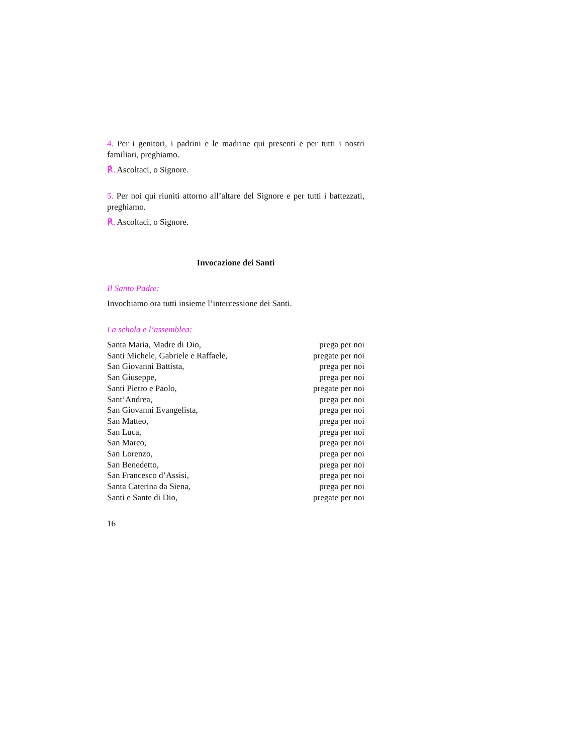4. Per i genitori, i padrini e le madrine qui presenti e per tutti i nostri familiari, preghiamo.
℟. Ascoltaci, o Signore.
5. Per noi qui riuniti attorno all’altare del Signore e per tutti i battezzati, preghiamo.
℟. Ascoltaci, o Signore.
Invocazione dei Santi
Il Santo Padre:
Invochiamo ora tutti insieme l’intercessione dei Santi.
La schola e l’assemblea:
| Santa Maria, Madre di Dio, | prega per noi |
| Santi Michele, Gabriele e Raffaele, | pregate per noi |
| San Giovanni Battista, | prega per noi |
| San Giuseppe, | prega per noi |
| Santi Pietro e Paolo, | pregate per noi |
| Sant’Andrea, | prega per noi |
| San Giovanni Evangelista, | prega per noi |
| San Matteo, | prega per noi |
| San Luca, | prega per noi |
| San Marco, | prega per noi |
| San Lorenzo, | prega per noi |
| San Benedetto, | prega per noi |
| San Francesco d’Assisi, | prega per noi |
| Santa Caterina da Siena, | prega per noi |
| Santi e Sante di Dio, | pregate per noi |
16